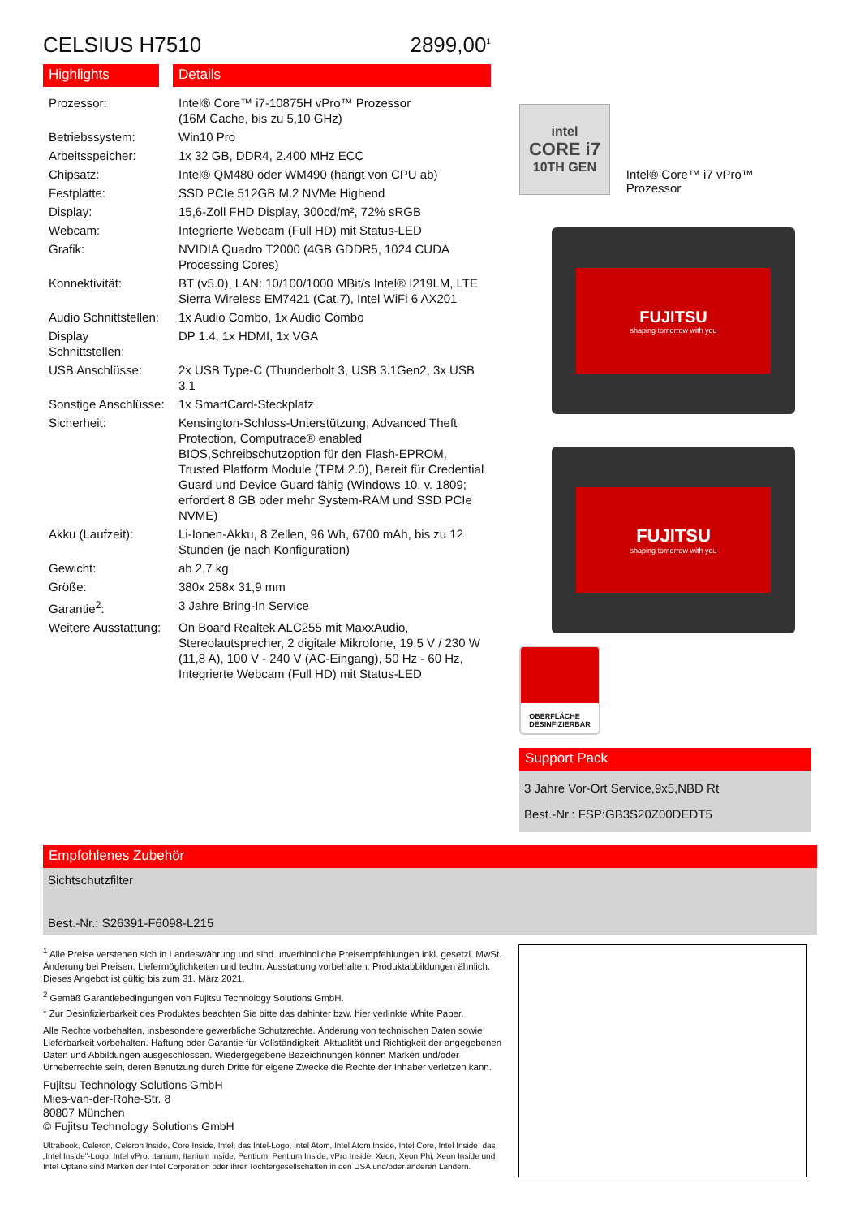CELSIUS H7510 2899,00<sup>1</sup>
Highlights Details
| Prozessor: | Intel® Core™ i7-10875H vPro™ Prozessor (16M Cache, bis zu 5,10 GHz) |
| Betriebssystem: | Win10 Pro |
| Arbeitsspeicher: | 1x 32 GB, DDR4, 2.400 MHz ECC |
| Chipsatz: | Intel® QM480 oder WM490 (hängt von CPU ab) |
| Festplatte: | SSD PCIe 512GB M.2 NVMe Highend |
| Display: | 15,6-Zoll FHD Display, 300cd/m², 72% sRGB |
| Webcam: | Integrierte Webcam (Full HD) mit Status-LED |
| Grafik: | NVIDIA Quadro T2000 (4GB GDDR5, 1024 CUDA Processing Cores) |
| Konnektivität: | BT (v5.0), LAN: 10/100/1000 MBit/s Intel® I219LM, LTE Sierra Wireless EM7421 (Cat.7), Intel WiFi 6 AX201 |
| Audio Schnittstellen: | 1x Audio Combo, 1x Audio Combo |
| Display Schnittstellen: | DP 1.4, 1x HDMI, 1x VGA |
| USB Anschlüsse: | 2x USB Type-C (Thunderbolt 3, USB 3.1Gen2, 3x USB 3.1 |
| Sonstige Anschlüsse: | 1x SmartCard-Steckplatz |
| Sicherheit: | Kensington-Schloss-Unterstützung, Advanced Theft Protection, Computrace® enabled BIOS,Schreibschutzoption für den Flash-EPROM, Trusted Platform Module (TPM 2.0), Bereit für Credential Guard und Device Guard fähig (Windows 10, v. 1809; erfordert 8 GB oder mehr System-RAM und SSD PCIe NVME) |
| Akku (Laufzeit): | Li-Ionen-Akku, 8 Zellen, 96 Wh, 6700 mAh, bis zu 12 Stunden (je nach Konfiguration) |
| Gewicht: | ab 2,7 kg |
| Größe: | 380x 258x 31,9 mm |
| Garantie<sup>2</sup>: | 3 Jahre Bring-In Service |
| Weitere Ausstattung: | On Board Realtek ALC255 mit MaxxAudio, Stereolautsprecher, 2 digitale Mikrofone, 19,5 V / 230 W (11,8 A), 100 V - 240 V (AC-Eingang), 50 Hz - 60 Hz, Integrierte Webcam (Full HD) mit Status-LED |
intel
CORE i7
10TH GEN
Intel® Core™ i7 vPro™ Prozessor
FUJITSU
shaping tomorrow with you
FUJITSU
shaping tomorrow with you
OBERFLÄCHE
DESINFIZIERBAR
Support Pack
3 Jahre Vor-Ort Service,9x5,NBD Rt
Best.-Nr.: FSP:GB3S20Z00DEDT5
Empfohlenes Zubehör
Sichtschutzfilter
Best.-Nr.: S26391-F6098-L215
<sup>1</sup> Alle Preise verstehen sich in Landeswährung und sind unverbindliche Preisempfehlungen inkl. gesetzl. MwSt. Änderung bei Preisen, Liefermöglichkeiten und techn. Ausstattung vorbehalten. Produktabbildungen ähnlich. Dieses Angebot ist gültig bis zum 31. März 2021.
<sup>2</sup> Gemäß Garantiebedingungen von Fujitsu Technology Solutions GmbH.
* Zur Desinfizierbarkeit des Produktes beachten Sie bitte das dahinter bzw. hier verlinkte White Paper.
Alle Rechte vorbehalten, insbesondere gewerbliche Schutzrechte. Änderung von technischen Daten sowie Lieferbarkeit vorbehalten. Haftung oder Garantie für Vollständigkeit, Aktualität und Richtigkeit der angegebenen Daten und Abbildungen ausgeschlossen. Wiedergegebene Bezeichnungen können Marken und/oder Urheberrechte sein, deren Benutzung durch Dritte für eigene Zwecke die Rechte der Inhaber verletzen kann.
Fujitsu Technology Solutions GmbH
Mies-van-der-Rohe-Str. 8
80807 München
© Fujitsu Technology Solutions GmbH
Ultrabook, Celeron, Celeron Inside, Core Inside, Intel, das Intel-Logo, Intel Atom, Intel Atom Inside, Intel Core, Intel Inside, das „Intel Inside"-Logo, Intel vPro, Itanium, Itanium Inside, Pentium, Pentium Inside, vPro Inside, Xeon, Xeon Phi, Xeon Inside und Intel Optane sind Marken der Intel Corporation oder ihrer Tochtergesellschaften in den USA und/oder anderen Ländern.